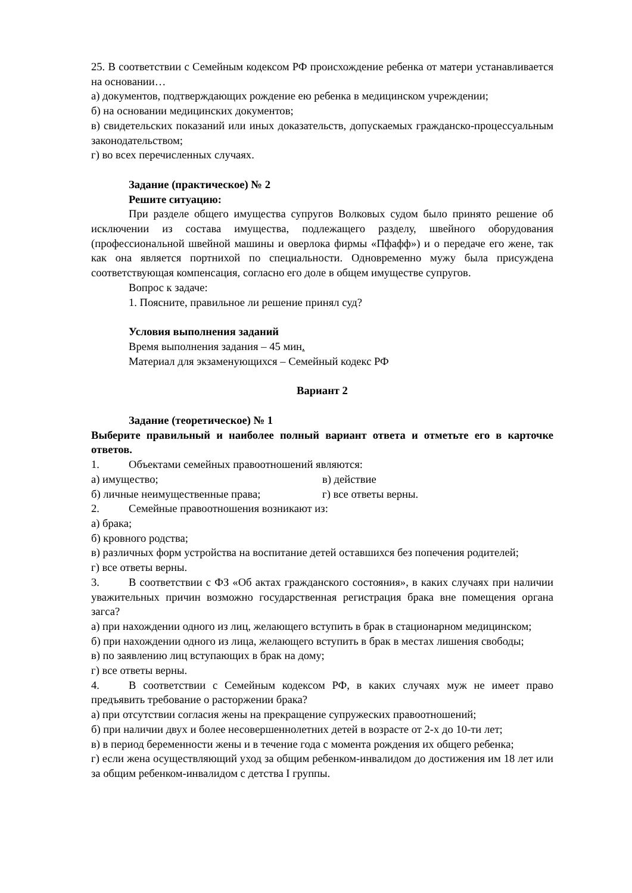25. В соответствии с Семейным кодексом РФ происхождение ребенка от матери устанавливается на основании…
а) документов, подтверждающих рождение ею ребенка в медицинском учреждении;
б) на основании медицинских документов;
в) свидетельских показаний или иных доказательств, допускаемых гражданско-процессуальным законодательством;
г) во всех перечисленных случаях.
Задание (практическое) № 2
Решите ситуацию:
При разделе общего имущества супругов Волковых судом было принято решение об исключении из состава имущества, подлежащего разделу, швейного оборудования (профессиональной швейной машины и оверлока фирмы «Пфафф») и о передаче его жене, так как она является портнихой по специальности. Одновременно мужу была присуждена соответствующая компенсация, согласно его доле в общем имуществе супругов.
Вопрос к задаче:
1. Поясните, правильное ли решение принял суд?
Условия выполнения заданий
Время выполнения задания – 45 мин.
Материал для экзаменующихся – Семейный кодекс РФ
Вариант 2
Задание (теоретическое) № 1
Выберите правильный и наиболее полный вариант ответа и отметьте его в карточке ответов.
1. Объектами семейных правоотношений являются:
а) имущество; в) действие
б) личные неимущественные права; г) все ответы верны.
2. Семейные правоотношения возникают из:
а) брака;
б) кровного родства;
в) различных форм устройства на воспитание детей оставшихся без попечения родителей;
г) все ответы верны.
3. В соответствии с ФЗ «Об актах гражданского состояния», в каких случаях при наличии уважительных причин возможно государственная регистрация брака вне помещения органа загса?
а) при нахождении одного из лиц, желающего вступить в брак в стационарном медицинском;
б) при нахождении одного из лица, желающего вступить в брак в местах лишения свободы;
в) по заявлению лиц вступающих в брак на дому;
г) все ответы верны.
4. В соответствии с Семейным кодексом РФ, в каких случаях муж не имеет право предъявить требование о расторжении брака?
а) при отсутствии согласия жены на прекращение супружеских правоотношений;
б) при наличии двух и более несовершеннолетних детей в возрасте от 2-х до 10-ти лет;
в) в период беременности жены и в течение года с момента рождения их общего ребенка;
г) если жена осуществляющий уход за общим ребенком-инвалидом до достижения им 18 лет или за общим ребенком-инвалидом с детства I группы.